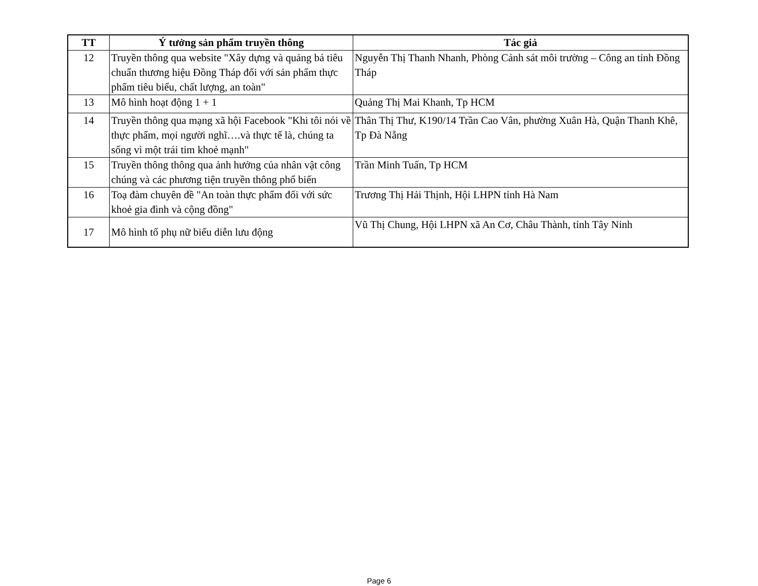| TT | Ý tưởng sản phẩm truyền thông | Tác giả |
| --- | --- | --- |
| 12 | Truyền thông qua website "Xây dựng và quảng bá tiêu chuẩn thương hiệu Đồng Tháp đối với sản phẩm thực phẩm tiêu biểu, chất lượng, an toàn" | Nguyễn Thị Thanh Nhanh, Phòng Cảnh sát môi trường – Công an tỉnh Đồng Tháp |
| 13 | Mô hình hoạt động 1 + 1 | Quảng Thị Mai Khanh, Tp HCM |
| 14 | Truyền thông qua mạng xã hội Facebook "Khi tôi nói về thực phẩm, mọi người nghĩ….và thực tế là, chúng ta sống vì một trái tim khoẻ mạnh" | Thân Thị Thư, K190/14 Trần Cao Vân, phường Xuân Hà, Quận Thanh Khê, Tp Đà Nẵng |
| 15 | Truyền thông thông qua ảnh hưởng của nhân vật công chúng và các phương tiện truyền thông phổ biến | Trần Minh Tuấn, Tp HCM |
| 16 | Toạ đàm chuyên đề "An toàn thực phẩm đối với sức khoẻ gia đình và cộng đồng" | Trương Thị Hải Thịnh, Hội LHPN tỉnh Hà Nam |
| 17 | Mô hình tổ phụ nữ biểu diễn lưu động | Vũ Thị Chung, Hội LHPN xã An Cơ, Châu Thành, tỉnh Tây Ninh |
Page 6